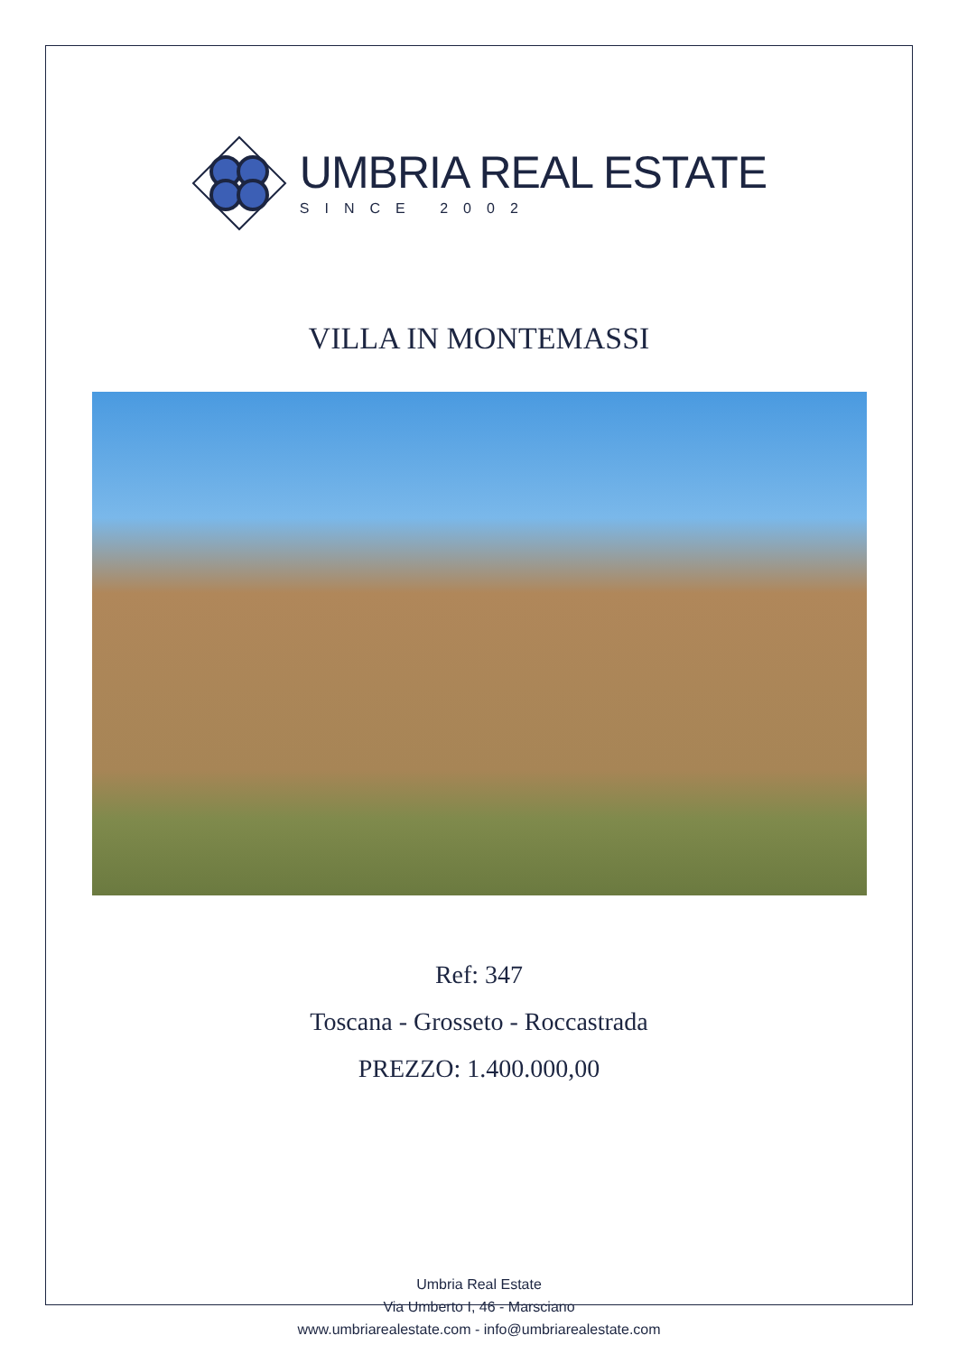UMBRIA REAL ESTATE
SINCE 2002
VILLA IN MONTEMASSI
Ref: 347
Toscana - Grosseto - Roccastrada
PREZZO: 1.400.000,00
Umbria Real Estate
Via Umberto I, 46 - Marsciano
www.umbriarealestate.com - info@umbriarealestate.com